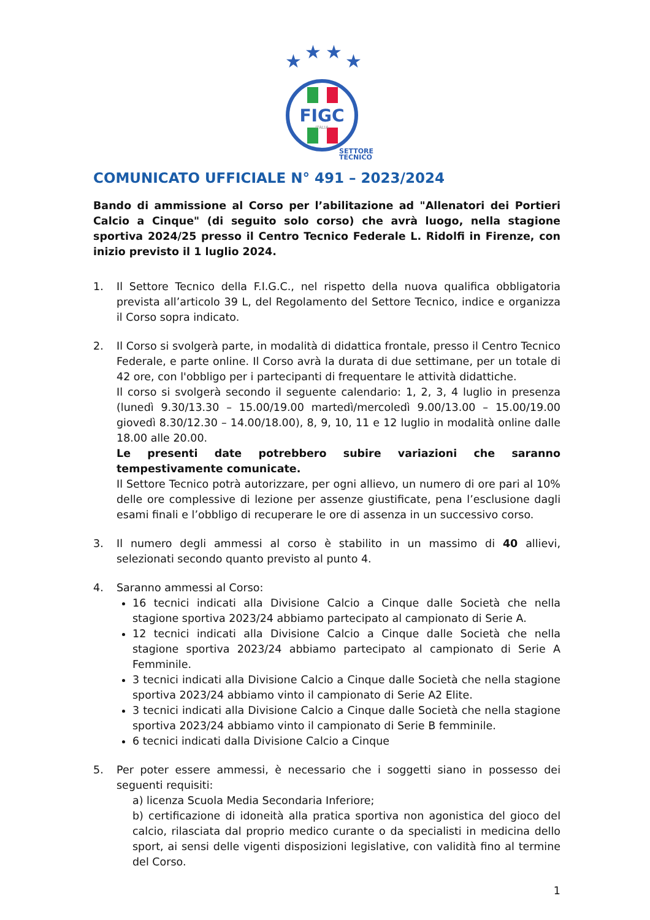★
★
★
★
FIGC
ITALIA
SETTORE
TECNICO
COMUNICATO UFFICIALE N° 491 – 2023/2024
Bando di ammissione al Corso per l’abilitazione ad "Allenatori dei Portieri Calcio a Cinque" (di seguito solo corso) che avrà luogo, nella stagione sportiva 2024/25 presso il Centro Tecnico Federale L. Ridolfi in Firenze, con inizio previsto il 1 luglio 2024.
1. Il Settore Tecnico della F.I.G.C., nel rispetto della nuova qualifica obbligatoria prevista all’articolo 39 L, del Regolamento del Settore Tecnico, indice e organizza il Corso sopra indicato.
2. Il Corso si svolgerà parte, in modalità di didattica frontale, presso il Centro Tecnico Federale, e parte online. Il Corso avrà la durata di due settimane, per un totale di 42 ore, con l'obbligo per i partecipanti di frequentare le attività didattiche.
Il corso si svolgerà secondo il seguente calendario: 1, 2, 3, 4 luglio in presenza (lunedì 9.30/13.30 – 15.00/19.00 martedì/mercoledì 9.00/13.00 – 15.00/19.00 giovedì 8.30/12.30 – 14.00/18.00), 8, 9, 10, 11 e 12 luglio in modalità online dalle 18.00 alle 20.00.
Le presenti date potrebbero subire variazioni che saranno tempestivamente comunicate.
Il Settore Tecnico potrà autorizzare, per ogni allievo, un numero di ore pari al 10% delle ore complessive di lezione per assenze giustificate, pena l’esclusione dagli esami finali e l’obbligo di recuperare le ore di assenza in un successivo corso.
3. Il numero degli ammessi al corso è stabilito in un massimo di 40 allievi, selezionati secondo quanto previsto al punto 4.
4. Saranno ammessi al Corso:
16 tecnici indicati alla Divisione Calcio a Cinque dalle Società che nella stagione sportiva 2023/24 abbiamo partecipato al campionato di Serie A.
12 tecnici indicati alla Divisione Calcio a Cinque dalle Società che nella stagione sportiva 2023/24 abbiamo partecipato al campionato di Serie A Femminile.
3 tecnici indicati alla Divisione Calcio a Cinque dalle Società che nella stagione sportiva 2023/24 abbiamo vinto il campionato di Serie A2 Elite.
3 tecnici indicati alla Divisione Calcio a Cinque dalle Società che nella stagione sportiva 2023/24 abbiamo vinto il campionato di Serie B femminile.
6 tecnici indicati dalla Divisione Calcio a Cinque
5. Per poter essere ammessi, è necessario che i soggetti siano in possesso dei seguenti requisiti:
a) licenza Scuola Media Secondaria Inferiore;
b) certificazione di idoneità alla pratica sportiva non agonistica del gioco del calcio, rilasciata dal proprio medico curante o da specialisti in medicina dello sport, ai sensi delle vigenti disposizioni legislative, con validità fino al termine del Corso.
1